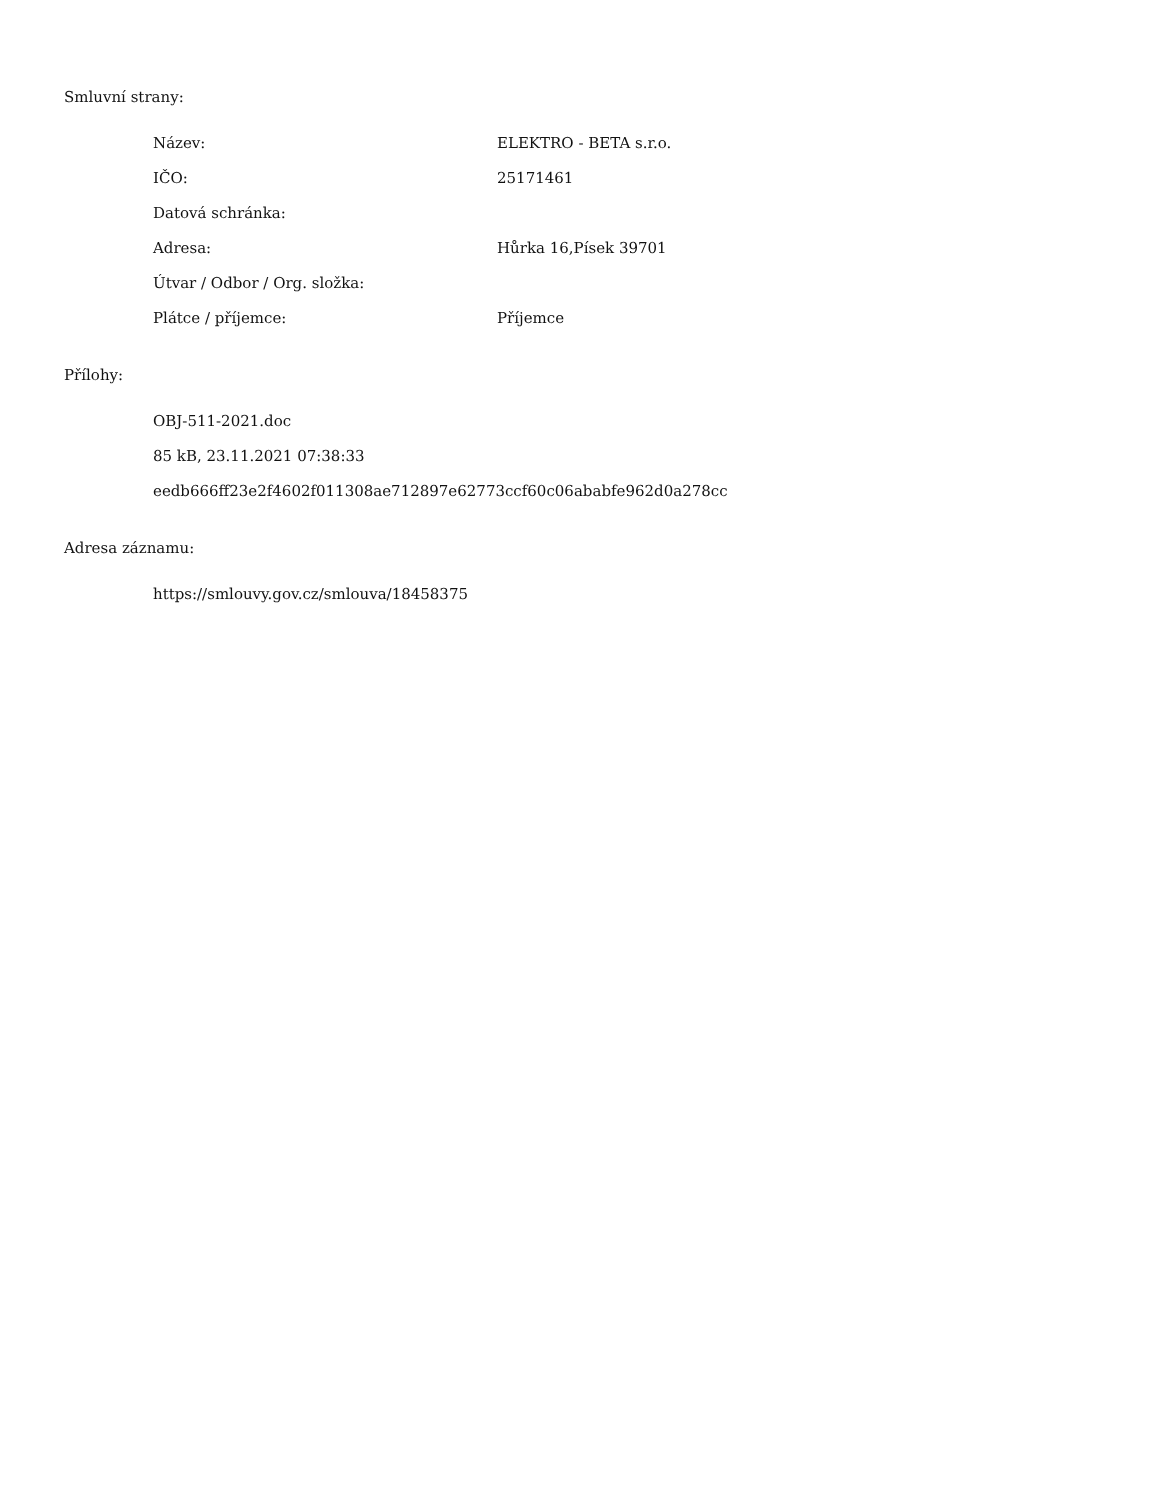Smluvní strany:
| Název: | ELEKTRO - BETA s.r.o. |
| IČO: | 25171461 |
| Datová schránka: | |
| Adresa: | Hůrka 16,Písek 39701 |
| Útvar / Odbor / Org. složka: | |
| Plátce / příjemce: | Příjemce |
Přílohy:
OBJ-511-2021.doc
85 kB, 23.11.2021 07:38:33
eedb666ff23e2f4602f011308ae712897e62773ccf60c06ababfe962d0a278cc
Adresa záznamu:
https://smlouvy.gov.cz/smlouva/18458375